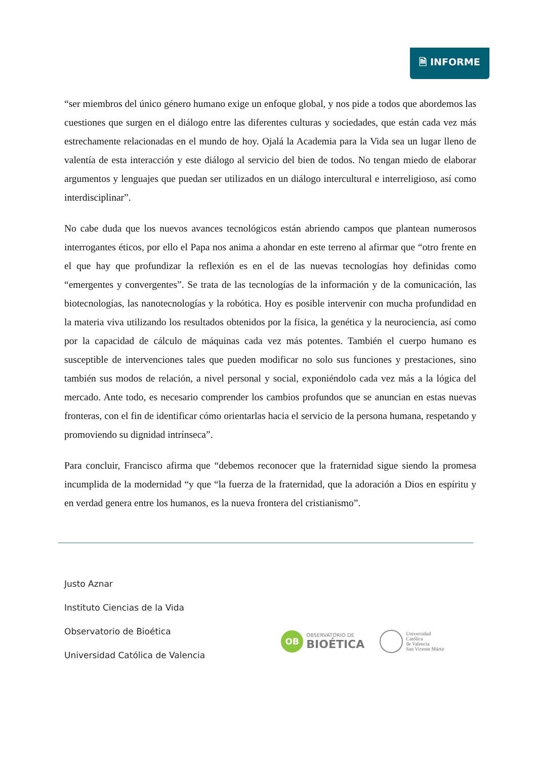🗎 INFORME
“ser miembros del único género humano exige un enfoque global, y nos pide a todos que abordemos las cuestiones que surgen en el diálogo entre las diferentes culturas y sociedades, que están cada vez más estrechamente relacionadas en el mundo de hoy. Ojalá la Academia para la Vida sea un lugar lleno de valentía de esta interacción y este diálogo al servicio del bien de todos. No tengan miedo de elaborar argumentos y lenguajes que puedan ser utilizados en un diálogo intercultural e interreligioso, así como interdisciplinar”.
No cabe duda que los nuevos avances tecnológicos están abriendo campos que plantean numerosos interrogantes éticos, por ello el Papa nos anima a ahondar en este terreno al afirmar que “otro frente en el que hay que profundizar la reflexión es en el de las nuevas tecnologías hoy definidas como “emergentes y convergentes”. Se trata de las tecnologías de la información y de la comunicación, las biotecnologías, las nanotecnologías y la robótica. Hoy es posible intervenir con mucha profundidad en la materia viva utilizando los resultados obtenidos por la física, la genética y la neurociencia, así como por la capacidad de cálculo de máquinas cada vez más potentes. También el cuerpo humano es susceptible de intervenciones tales que pueden modificar no solo sus funciones y prestaciones, sino también sus modos de relación, a nivel personal y social, exponiéndolo cada vez más a la lógica del mercado. Ante todo, es necesario comprender los cambios profundos que se anuncian en estas nuevas fronteras, con el fin de identificar cómo orientarlas hacia el servicio de la persona humana, respetando y promoviendo su dignidad intrínseca”.
Para concluir, Francisco afirma que “debemos reconocer que la fraternidad sigue siendo la promesa incumplida de la modernidad “y que “la fuerza de la fraternidad, que la adoración a Dios en espíritu y en verdad genera entre los humanos, es la nueva frontera del cristianismo”.
Justo Aznar
Instituto Ciencias de la Vida
Observatorio de Bioética
Universidad Católica de Valencia
OB
OBSERVATORIO DE
BIOÉTICA
Universidad
Católica
de Valencia
San Vicente Mártir